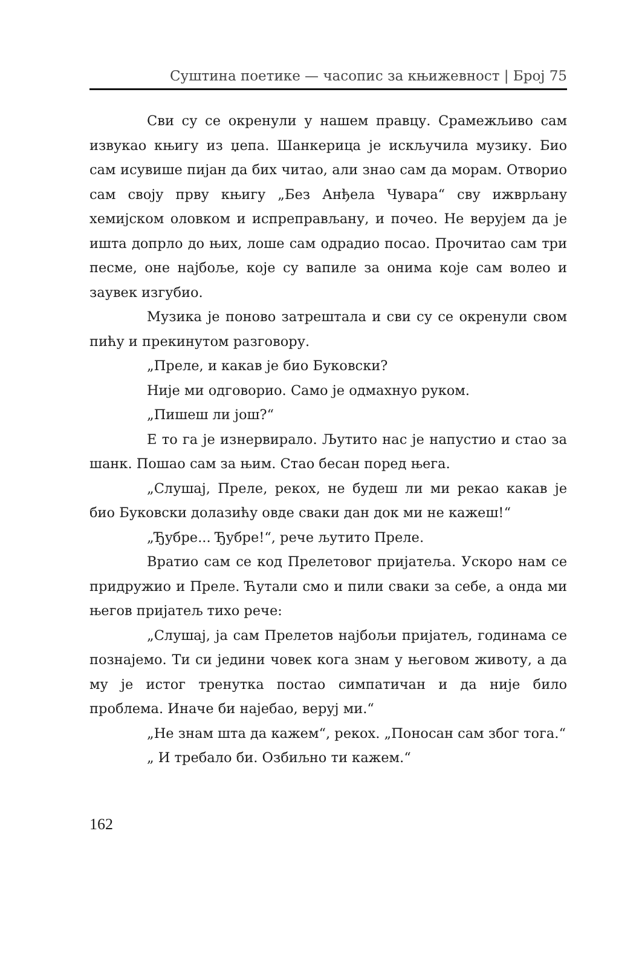Суштина поетике — часопис за књижевност | Број 75
Сви су се окренули у нашем правцу. Срамежљиво сам извукао књигу из џепа. Шанкерица је искључила музику. Био сам исувише пијан да бих читао, али знао сам да морам. Отворио сам своју прву књигу „Без Анђела Чувара“ сву ижврљану хемијском оловком и испреправљану, и почео. Не верујем да је ишта допрло до њих, лоше сам одрадио посао. Прочитао сам три песме, оне најбоље, које су вапиле за онима које сам волео и заувек изгубио.
Музика је поново затрештала и сви су се окренули свом пићу и прекинутом разговору.
„Преле, и какав је био Буковски?
Није ми одговорио. Само је одмахнуо руком.
„Пишеш ли још?“
Е то га је изнервирало. Љутито нас је напустио и стао за шанк. Пошао сам за њим. Стао бесан поред њега.
„Слушај, Преле, рекох, не будеш ли ми рекао какав је био Буковски долазићу овде сваки дан док ми не кажеш!“
„Ђубре... Ђубре!“, рече љутито Преле.
Вратио сам се код Прелетовог пријатеља. Ускоро нам се придружио и Преле. Ћутали смо и пили сваки за себе, а онда ми његов пријатељ тихо рече:
„Слушај, ја сам Прелетов најбољи пријатељ, годинама се познајемо. Ти си једини човек кога знам у његовом животу, а да му је истог тренутка постао симпатичан и да није било проблема. Иначе би најебао, веруј ми.“
„Не знам шта да кажем“, рекох. „Поносан сам због тога.“
„ И требало би. Озбиљно ти кажем.“
162